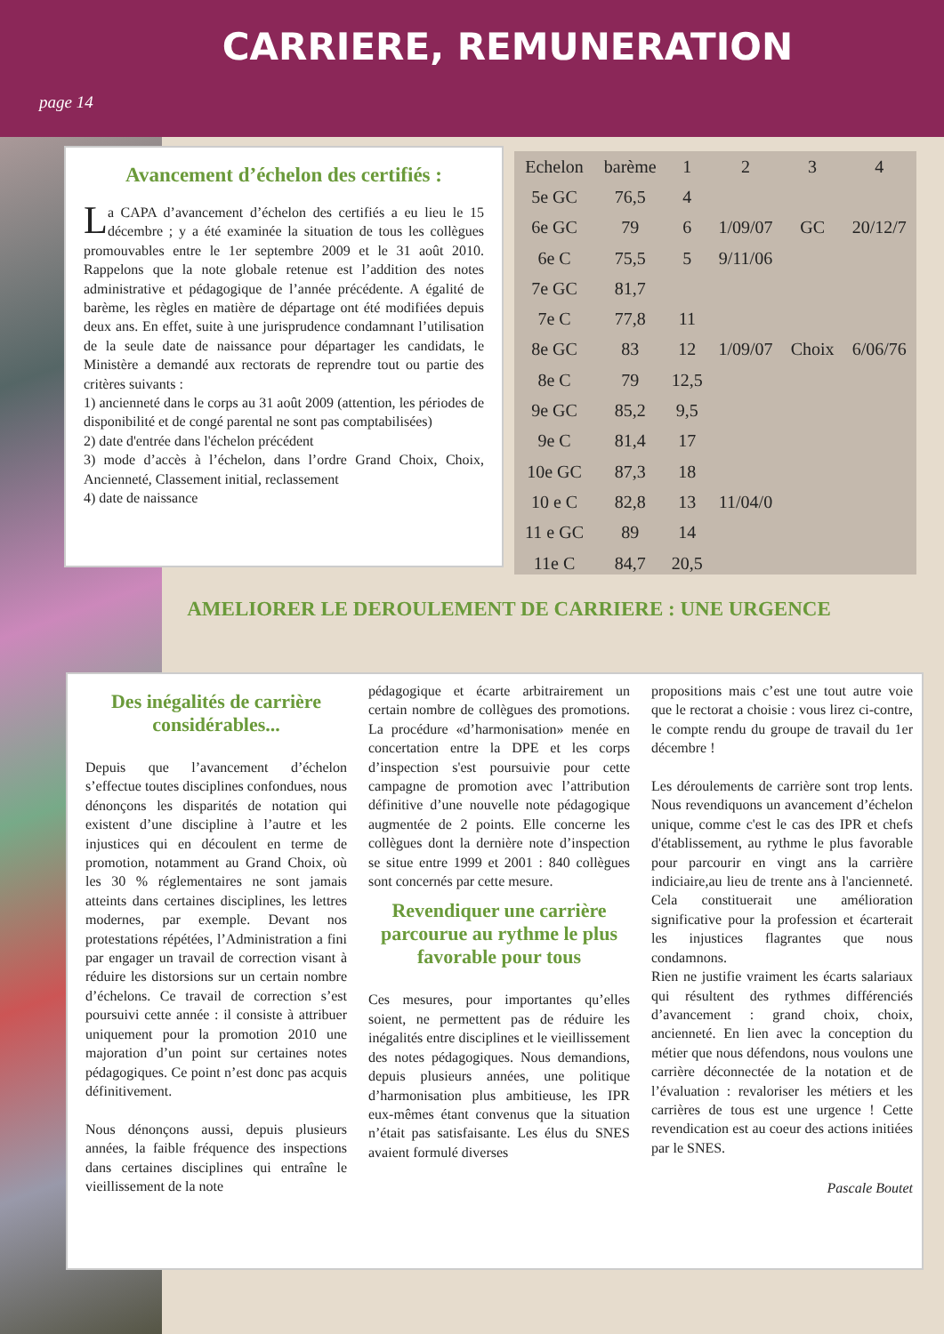CARRIERE, REMUNERATION
page 14
Avancement d’échelon des certifiés :
La CAPA d’avancement d’échelon des certifiés a eu lieu le 15 décembre ; y a été examinée la situation de tous les collègues promouvables entre le 1er septembre 2009 et le 31 août 2010. Rappelons que la note globale retenue est l’addition des notes administrative et pédagogique de l’année précédente. A égalité de barème, les règles en matière de départage ont été modifiées depuis deux ans. En effet, suite à une jurisprudence condamnant l’utilisation de la seule date de naissance pour départager les candidats, le Ministère a demandé aux rectorats de reprendre tout ou partie des critères suivants :
1) ancienneté dans le corps au 31 août 2009 (attention, les périodes de disponibilité et de congé parental ne sont pas comptabilisées)
2) date d'entrée dans l'échelon précédent
3) mode d’accès à l’échelon, dans l’ordre Grand Choix, Choix, Ancienneté, Classement initial, reclassement
4) date de naissance
| Echelon | barème | 1 | 2 | 3 | 4 |
| --- | --- | --- | --- | --- | --- |
| 5e GC | 76,5 | 4 | | | |
| 6e GC | 79 | 6 | 1/09/07 | GC | 20/12/7 |
| 6e C | 75,5 | 5 | 9/11/06 | | |
| 7e GC | 81,7 | | | | |
| 7e C | 77,8 | 11 | | | |
| 8e GC | 83 | 12 | 1/09/07 | Choix | 6/06/76 |
| 8e C | 79 | 12,5 | | | |
| 9e GC | 85,2 | 9,5 | | | |
| 9e C | 81,4 | 17 | | | |
| 10e GC | 87,3 | 18 | | | |
| 10 e C | 82,8 | 13 | 11/04/0 | | |
| 11 e GC | 89 | 14 | | | |
| 11e C | 84,7 | 20,5 | | | |
AMELIORER LE DEROULEMENT DE CARRIERE : UNE URGENCE
Des inégalités de carrière considérables...
Depuis que l’avancement d’échelon s’effectue toutes disciplines confondues, nous dénonçons les disparités de notation qui existent d’une discipline à l’autre et les injustices qui en découlent en terme de promotion, notamment au Grand Choix, où les 30 % réglementaires ne sont jamais atteints dans certaines disciplines, les lettres modernes, par exemple. Devant nos protestations répétées, l’Administration a fini par engager un travail de correction visant à réduire les distorsions sur un certain nombre d’échelons. Ce travail de correction s’est poursuivi cette année : il consiste à attribuer uniquement pour la promotion 2010 une majoration d’un point sur certaines notes pédagogiques. Ce point n’est donc pas acquis définitivement.
Nous dénonçons aussi, depuis plusieurs années, la faible fréquence des inspections dans certaines disciplines qui entraîne le vieillissement de la note
pédagogique et écarte arbitrairement un certain nombre de collègues des promotions. La procédure «d’harmonisation» menée en concertation entre la DPE et les corps d’inspection s'est poursuivie pour cette campagne de promotion avec l’attribution définitive d’une nouvelle note pédagogique augmentée de 2 points. Elle concerne les collègues dont la dernière note d’inspection se situe entre 1999 et 2001 : 840 collègues sont concernés par cette mesure.
Revendiquer une carrière parcourue au rythme le plus favorable pour tous
Ces mesures, pour importantes qu’elles soient, ne permettent pas de réduire les inégalités entre disciplines et le vieillissement des notes pédagogiques. Nous demandions, depuis plusieurs années, une politique d’harmonisation plus ambitieuse, les IPR eux-mêmes étant convenus que la situation n’était pas satisfaisante. Les élus du SNES avaient formulé diverses
propositions mais c’est une tout autre voie que le rectorat a choisie : vous lirez ci-contre, le compte rendu du groupe de travail du 1er décembre !
Les déroulements de carrière sont trop lents. Nous revendiquons un avancement d’échelon unique, comme c'est le cas des IPR et chefs d'établissement, au rythme le plus favorable pour parcourir en vingt ans la carrière indiciaire,au lieu de trente ans à l'ancienneté. Cela constituerait une amélioration significative pour la profession et écarterait les injustices flagrantes que nous condamnons.
Rien ne justifie vraiment les écarts salariaux qui résultent des rythmes différenciés d’avancement : grand choix, choix, ancienneté. En lien avec la conception du métier que nous défendons, nous voulons une carrière déconnectée de la notation et de l’évaluation : revaloriser les métiers et les carrières de tous est une urgence ! Cette revendication est au coeur des actions initiées par le SNES.
Pascale Boutet